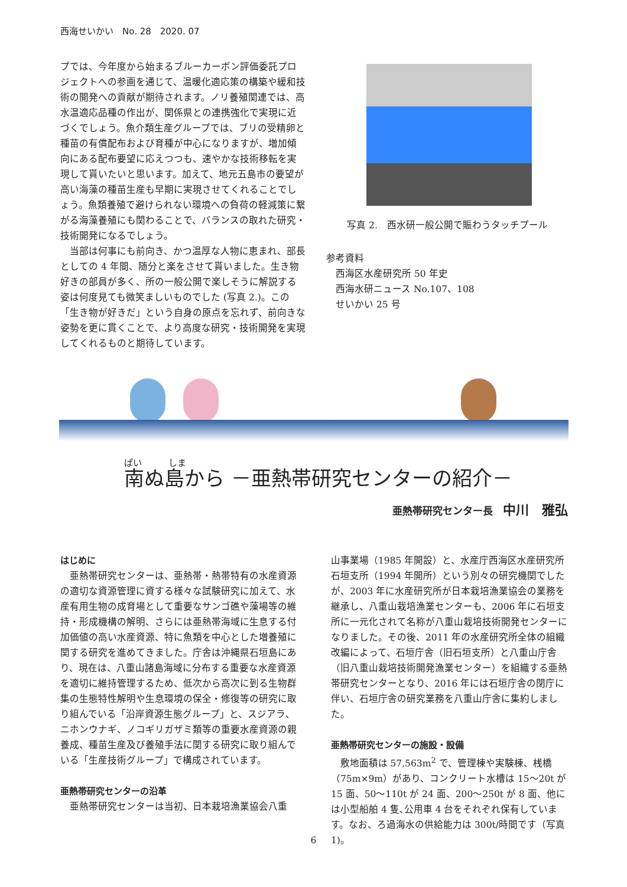西海せいかい　No. 28　2020. 07
プでは、今年度から始まるブルーカーボン評価委託プロジェクトへの参画を通じて、温暖化適応策の構築や緩和技術の開発への貢献が期待されます。ノリ養殖関連では、高水温適応品種の作出が、関係県との連携強化で実現に近づくでしょう。魚介類生産グループでは、ブリの受精卵と種苗の有償配布および育種が中心になりますが、増加傾向にある配布要望に応えつつも、速やかな技術移転を実現して貰いたいと思います。加えて、地元五島市の要望が高い海藻の種苗生産も早期に実現させてくれることでしょう。魚類養殖で避けられない環境への負荷の軽減策に繋がる海藻養殖にも関わることで、バランスの取れた研究・技術開発になるでしょう。
当部は何事にも前向き、かつ温厚な人物に恵まれ、部長としての 4 年間、随分と楽をさせて貰いました。生き物好きの部員が多く、所の一般公開で楽しそうに解説する姿は何度見ても微笑ましいものでした (写真 2.)。この「生き物が好きだ」という自身の原点を忘れず、前向きな姿勢を更に貫くことで、より高度な研究・技術開発を実現してくれるものと期待しています。
写真 2.　西水研一般公開で賑わうタッチプール
参考資料
　西海区水産研究所 50 年史
　西海水研ニュース No.107、108
　せいかい 25 号
ぱい　　　しま
南ぬ島から －亜熱帯研究センターの紹介－
亜熱帯研究センター長　中川　雅弘
はじめに
亜熱帯研究センターは、亜熱帯・熱帯特有の水産資源の適切な資源管理に資する様々な試験研究に加えて、水産有用生物の成育場として重要なサンゴ礁や藻場等の維持・形成機構の解明、さらには亜熱帯海域に生息する付加価値の高い水産資源、特に魚類を中心とした増養殖に関する研究を進めてきました。庁舎は沖縄県石垣島にあり、現在は、八重山諸島海域に分布する重要な水産資源を適切に維持管理するため、低次から高次に到る生物群集の生態特性解明や生息環境の保全・修復等の研究に取り組んでいる「沿岸資源生態グループ」と、スジアラ、ニホンウナギ、ノコギリガザミ類等の重要水産資源の親養成、種苗生産及び養殖手法に関する研究に取り組んでいる「生産技術グループ」で構成されています。
亜熱帯研究センターの沿革
亜熱帯研究センターは当初、日本栽培漁業協会八重
山事業場（1985 年開設）と、水産庁西海区水産研究所石垣支所（1994 年開所）という別々の研究機関でしたが、2003 年に水産研究所が日本栽培漁業協会の業務を継承し、八重山栽培漁業センターも、2006 年に石垣支所に一元化されて名称が八重山栽培技術開発センターになりました。その後、2011 年の水産研究所全体の組織改編によって、石垣庁舎（旧石垣支所）と八重山庁舎（旧八重山栽培技術開発漁業センター）を組織する亜熱帯研究センターとなり、2016 年には石垣庁舎の閉庁に伴い、石垣庁舎の研究業務を八重山庁舎に集約しました。
亜熱帯研究センターの施設・設備
敷地面積は 57,563m<sup>2</sup> で、管理棟や実験棟、桟橋（75m×9m）があり、コンクリート水槽は 15～20t が 15 面、50～110t が 24 面、200～250t が 8 面、他には小型船舶 4 隻､公用車 4 台をそれぞれ保有しています。なお、ろ過海水の供給能力は 300t/時間です（写真 1)。
6